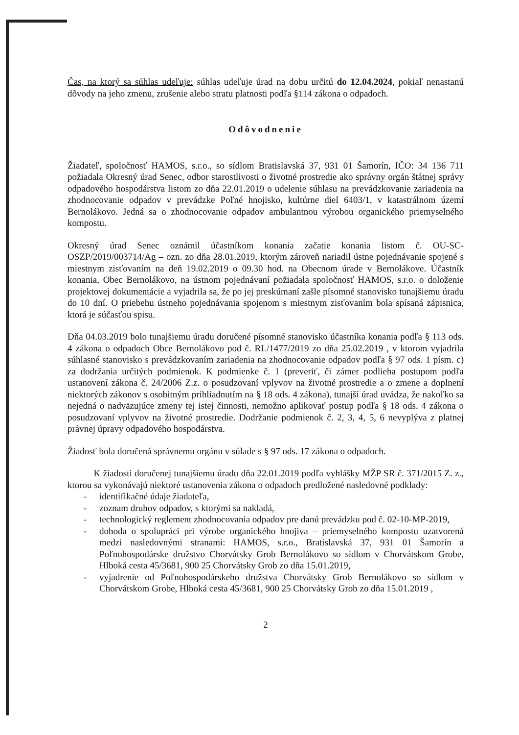Čas, na ktorý sa súhlas udeľuje: súhlas udeľuje úrad na dobu určitú do 12.04.2024, pokiaľ nenastanú dôvody na jeho zmenu, zrušenie alebo stratu platnosti podľa §114 zákona o odpadoch.
Odôvodnenie
Žiadateľ, spoločnosť HAMOS, s.r.o., so sídlom Bratislavská 37, 931 01 Šamorín, IČO: 34 136 711 požiadala Okresný úrad Senec, odbor starostlivosti o životné prostredie ako správny orgán štátnej správy odpadového hospodárstva listom zo dňa 22.01.2019 o udelenie súhlasu na prevádzkovanie zariadenia na zhodnocovanie odpadov v prevádzke Poľné hnojisko, kultúrne diel 6403/1, v katastrálnom území Bernolákovo. Jedná sa o zhodnocovanie odpadov ambulantnou výrobou organického priemyselného kompostu.
Okresný úrad Senec oznámil účastníkom konania začatie konania listom č. OU-SC-OSZP/2019/003714/Ag – ozn. zo dňa 28.01.2019, ktorým zároveň nariadil ústne pojednávanie spojené s miestnym zisťovaním na deň 19.02.2019 o 09.30 hod. na Obecnom úrade v Bernolákove. Účastník konania, Obec Bernolákovo, na ústnom pojednávaní požiadala spoločnosť HAMOS, s.r.o. o doloženie projektovej dokumentácie a vyjadrila sa, že po jej preskúmaní zašle písomné stanovisko tunajšiemu úradu do 10 dní. O priebehu ústneho pojednávania spojenom s miestnym zisťovaním bola spísaná zápisnica, ktorá je súčasťou spisu.
Dňa 04.03.2019 bolo tunajšiemu úradu doručené písomné stanovisko účastníka konania podľa § 113 ods. 4 zákona o odpadoch Obce Bernolákovo pod č. RL/1477/2019 zo dňa 25.02.2019 , v ktorom vyjadrila súhlasné stanovisko s prevádzkovaním zariadenia na zhodnocovanie odpadov podľa § 97 ods. 1 písm. c) za dodržania určitých podmienok. K podmienke č. 1 (preveriť, či zámer podlieha postupom podľa ustanovení zákona č. 24/2006 Z.z. o posudzovaní vplyvov na životné prostredie a o zmene a doplnení niektorých zákonov s osobitným prihliadnutím na § 18 ods. 4 zákona), tunajší úrad uvádza, že nakoľko sa nejedná o nadväzujúce zmeny tej istej činnosti, nemožno aplikovať postup podľa § 18 ods. 4 zákona o posudzovaní vplyvov na životné prostredie. Dodržanie podmienok č. 2, 3, 4, 5, 6 nevyplýva z platnej právnej úpravy odpadového hospodárstva.
Žiadosť bola doručená správnemu orgánu v súlade s § 97 ods. 17 zákona o odpadoch.
K žiadosti doručenej tunajšiemu úradu dňa 22.01.2019 podľa vyhlášky MŽP SR č. 371/2015 Z. z., ktorou sa vykonávajú niektoré ustanovenia zákona o odpadoch predložené nasledovné podklady:
- identifikačné údaje žiadateľa,
- zoznam druhov odpadov, s ktorými sa nakladá,
- technologický reglement zhodnocovania odpadov pre danú prevádzku pod č. 02-10-MP-2019,
- dohoda o spolupráci pri výrobe organického hnojiva – priemyselného kompostu uzatvorená medzi nasledovnými stranami: HAMOS, s.r.o., Bratislavská 37, 931 01 Šamorín a Poľnohospodárske družstvo Chorvátsky Grob Bernolákovo so sídlom v Chorvátskom Grobe, Hlboká cesta 45/3681, 900 25 Chorvátsky Grob zo dňa 15.01.2019,
- vyjadrenie od Poľnohospodárskeho družstva Chorvátsky Grob Bernolákovo so sídlom v Chorvátskom Grobe, Hlboká cesta 45/3681, 900 25 Chorvátsky Grob zo dňa 15.01.2019 ,
2